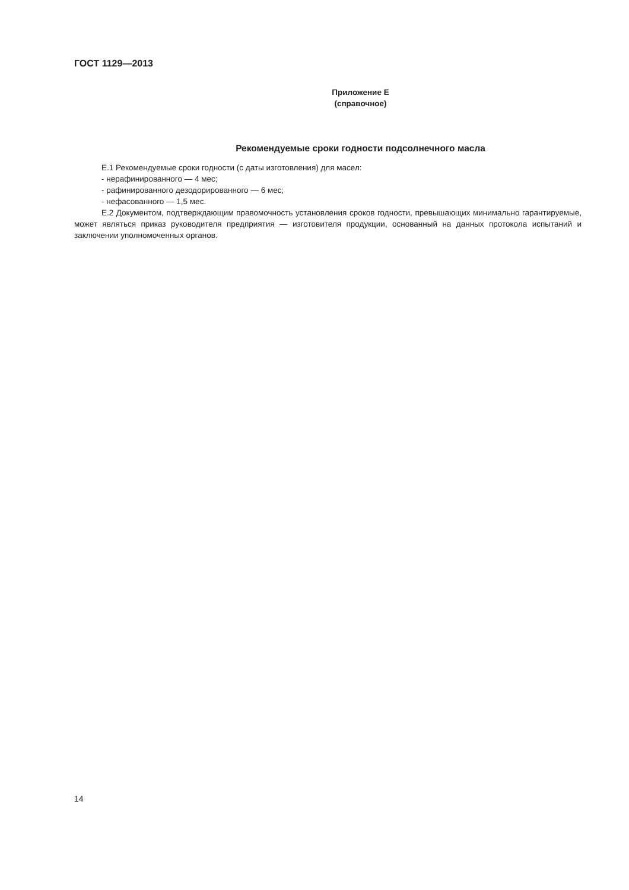ГОСТ 1129—2013
Приложение Е
(справочное)
Рекомендуемые сроки годности подсолнечного масла
Е.1 Рекомендуемые сроки годности (с даты изготовления) для масел:
- нерафинированного — 4 мес;
- рафинированного дезодорированного — 6 мес;
- нефасованного — 1,5 мес.
Е.2 Документом, подтверждающим правомочность установления сроков годности, превышающих минимально гарантируемые, может являться приказ руководителя предприятия — изготовителя продукции, основанный на данных протокола испытаний и заключении уполномоченных органов.
14